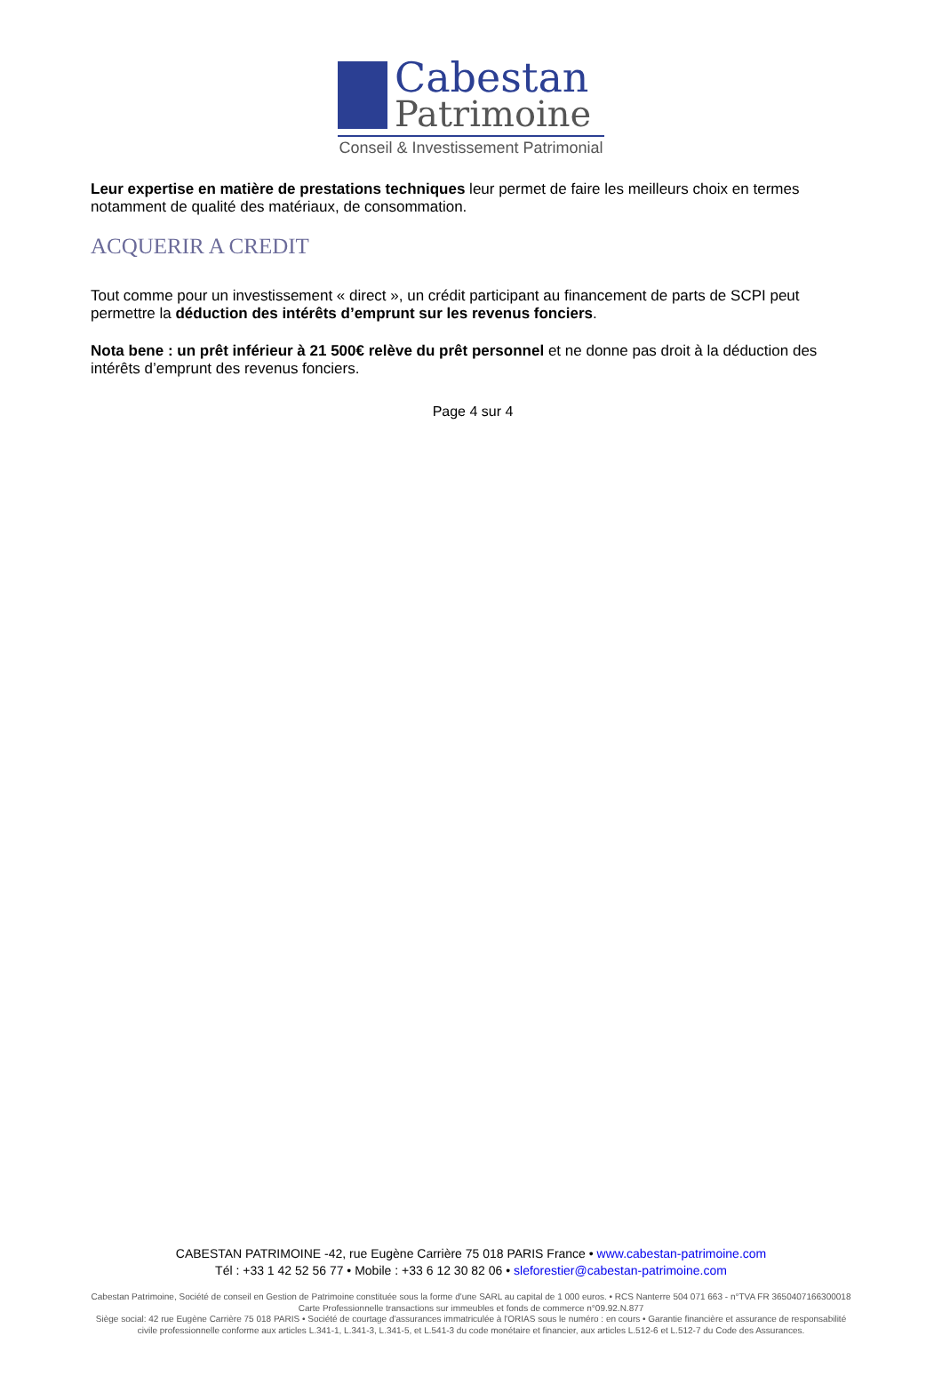Cabestan
Patrimoine
Conseil & Investissement Patrimonial
Leur expertise en matière de prestations techniques leur permet de faire les meilleurs choix en termes notamment de qualité des matériaux, de consommation.
ACQUERIR A CREDIT
Tout comme pour un investissement « direct », un crédit participant au financement de parts de SCPI peut permettre la déduction des intérêts d’emprunt sur les revenus fonciers.
Nota bene : un prêt inférieur à 21 500€ relève du prêt personnel et ne donne pas droit à la déduction des intérêts d’emprunt des revenus fonciers.
Page 4 sur 4
CABESTAN PATRIMOINE -42, rue Eugène Carrière 75 018 PARIS France • www.cabestan-patrimoine.com
Tél : +33 1 42 52 56 77 • Mobile : +33 6 12 30 82 06 • sleforestier@cabestan-patrimoine.com
Cabestan Patrimoine, Société de conseil en Gestion de Patrimoine constituée sous la forme d'une SARL au capital de 1 000 euros. • RCS Nanterre 504 071 663 - n°TVA FR 3650407166300018
Carte Professionnelle transactions sur immeubles et fonds de commerce n°09.92.N.877
Siège social: 42 rue Eugène Carrière 75 018 PARIS • Société de courtage d'assurances immatriculée à l'ORIAS sous le numéro : en cours • Garantie financière et assurance de responsabilité civile professionnelle conforme aux articles L.341-1, L.341-3, L.341-5, et L.541-3 du code monétaire et financier, aux articles L.512-6 et L.512-7 du Code des Assurances.